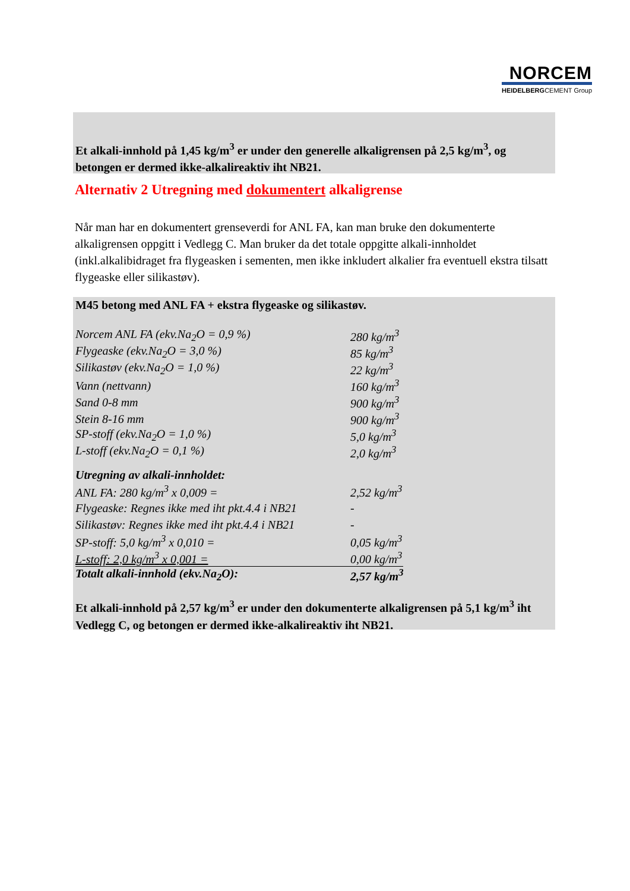NORCEM
HEIDELBERGCEMENT Group
Et alkali-innhold på 1,45 kg/m<sup>3</sup> er under den generelle alkaligrensen på 2,5 kg/m<sup>3</sup>, og betongen er dermed ikke-alkalireaktiv iht NB21.
Alternativ 2 Utregning med dokumentert alkaligrense
Når man har en dokumentert grenseverdi for ANL FA, kan man bruke den dokumenterte alkaligrensen oppgitt i Vedlegg C. Man bruker da det totale oppgitte alkali-innholdet (inkl.alkalibidraget fra flygeasken i sementen, men ikke inkludert alkalier fra eventuell ekstra tilsatt flygeaske eller silikastøv).
M45 betong med ANL FA + ekstra flygeaske og silikastøv.
| Norcem ANL FA (ekv.Na<sub>2</sub>O = 0,9 %) | 280 kg/m<sup>3</sup> |
| Flygeaske (ekv.Na<sub>2</sub>O = 3,0 %) | 85 kg/m<sup>3</sup> |
| Silikastøv (ekv.Na<sub>2</sub>O = 1,0 %) | 22 kg/m<sup>3</sup> |
| Vann (nettvann) | 160 kg/m<sup>3</sup> |
| Sand 0-8 mm | 900 kg/m<sup>3</sup> |
| Stein 8-16 mm | 900 kg/m<sup>3</sup> |
| SP-stoff (ekv.Na<sub>2</sub>O = 1,0 %) | 5,0 kg/m<sup>3</sup> |
| L-stoff (ekv.Na<sub>2</sub>O = 0,1 %) | 2,0 kg/m<sup>3</sup> |
| Utregning av alkali-innholdet: | |
| ANL FA: 280 kg/m<sup>3</sup> x 0,009 = | 2,52 kg/m<sup>3</sup> |
| Flygeaske: Regnes ikke med iht pkt.4.4 i NB21 | - |
| Silikastøv: Regnes ikke med iht pkt.4.4 i NB21 | - |
| SP-stoff: 5,0 kg/m<sup>3</sup> x 0,010 = | 0,05 kg/m<sup>3</sup> |
| L-stoff: 2,0 kg/m<sup>3</sup> x 0,001 = | 0,00 kg/m<sup>3</sup> |
| Totalt alkali-innhold (ekv.Na<sub>2</sub>O): | 2,57 kg/m<sup>3</sup> |
Et alkali-innhold på 2,57 kg/m<sup>3</sup> er under den dokumenterte alkaligrensen på 5,1 kg/m<sup>3</sup> iht Vedlegg C, og betongen er dermed ikke-alkalireaktiv iht NB21.